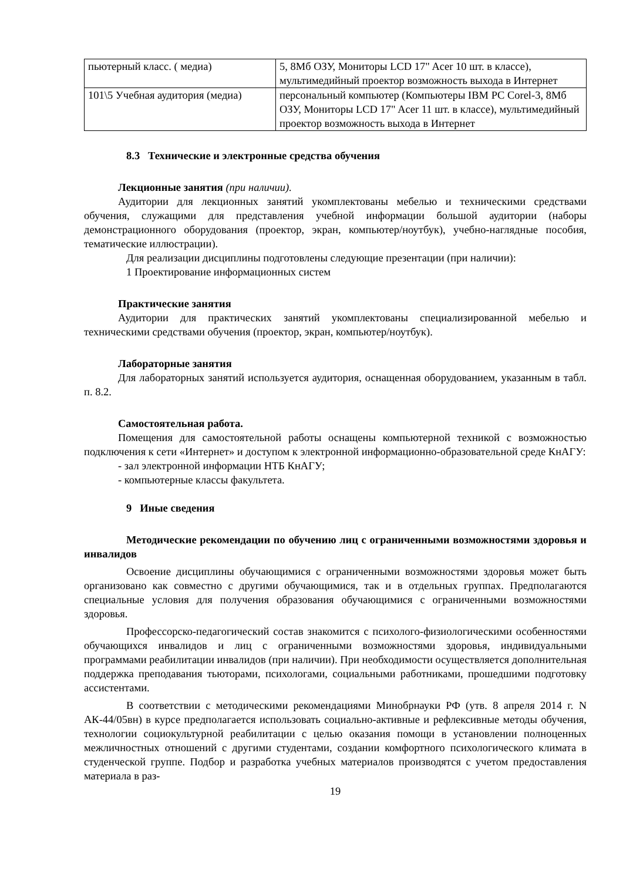| пьютерный класс. ( медиа) | 5, 8Мб ОЗУ, Мониторы LCD 17" Acer 10 шт. в классе), мультимедийный проектор возможность выхода в Интернет |
| 101\5 Учебная аудитория (медиа) | персональный компьютер (Компьютеры IBM PC Corel-3, 8Мб ОЗУ, Мониторы LCD 17" Acer 11 шт. в классе), мультимедийный проектор возможность выхода в Интернет |
8.3 Технические и электронные средства обучения
Лекционные занятия (при наличии).
Аудитории для лекционных занятий укомплектованы мебелью и техническими средствами обучения, служащими для представления учебной информации большой аудитории (наборы демонстрационного оборудования (проектор, экран, компьютер/ноутбук), учебно-наглядные пособия, тематические иллюстрации).
Для реализации дисциплины подготовлены следующие презентации (при наличии):
1 Проектирование информационных систем
Практические занятия
Аудитории для практических занятий укомплектованы специализированной мебелью и техническими средствами обучения (проектор, экран, компьютер/ноутбук).
Лабораторные занятия
Для лабораторных занятий используется аудитория, оснащенная оборудованием, указанным в табл. п. 8.2.
Самостоятельная работа.
Помещения для самостоятельной работы оснащены компьютерной техникой с возможностью подключения к сети «Интернет» и доступом к электронной информационно-образовательной среде КнАГУ:
- зал электронной информации НТБ КнАГУ;
- компьютерные классы факультета.
9 Иные сведения
Методические рекомендации по обучению лиц с ограниченными возможностями здоровья и инвалидов
Освоение дисциплины обучающимися с ограниченными возможностями здоровья может быть организовано как совместно с другими обучающимися, так и в отдельных группах. Предполагаются специальные условия для получения образования обучающимися с ограниченными возможностями здоровья.
Профессорско-педагогический состав знакомится с психолого-физиологическими особенностями обучающихся инвалидов и лиц с ограниченными возможностями здоровья, индивидуальными программами реабилитации инвалидов (при наличии). При необходимости осуществляется дополнительная поддержка преподавания тьюторами, психологами, социальными работниками, прошедшими подготовку ассистентами.
В соответствии с методическими рекомендациями Минобрнауки РФ (утв. 8 апреля 2014 г. N АК-44/05вн) в курсе предполагается использовать социально-активные и рефлексивные методы обучения, технологии социокультурной реабилитации с целью оказания помощи в установлении полноценных межличностных отношений с другими студентами, создании комфортного психологического климата в студенческой группе. Подбор и разработка учебных материалов производятся с учетом предоставления материала в раз-
19